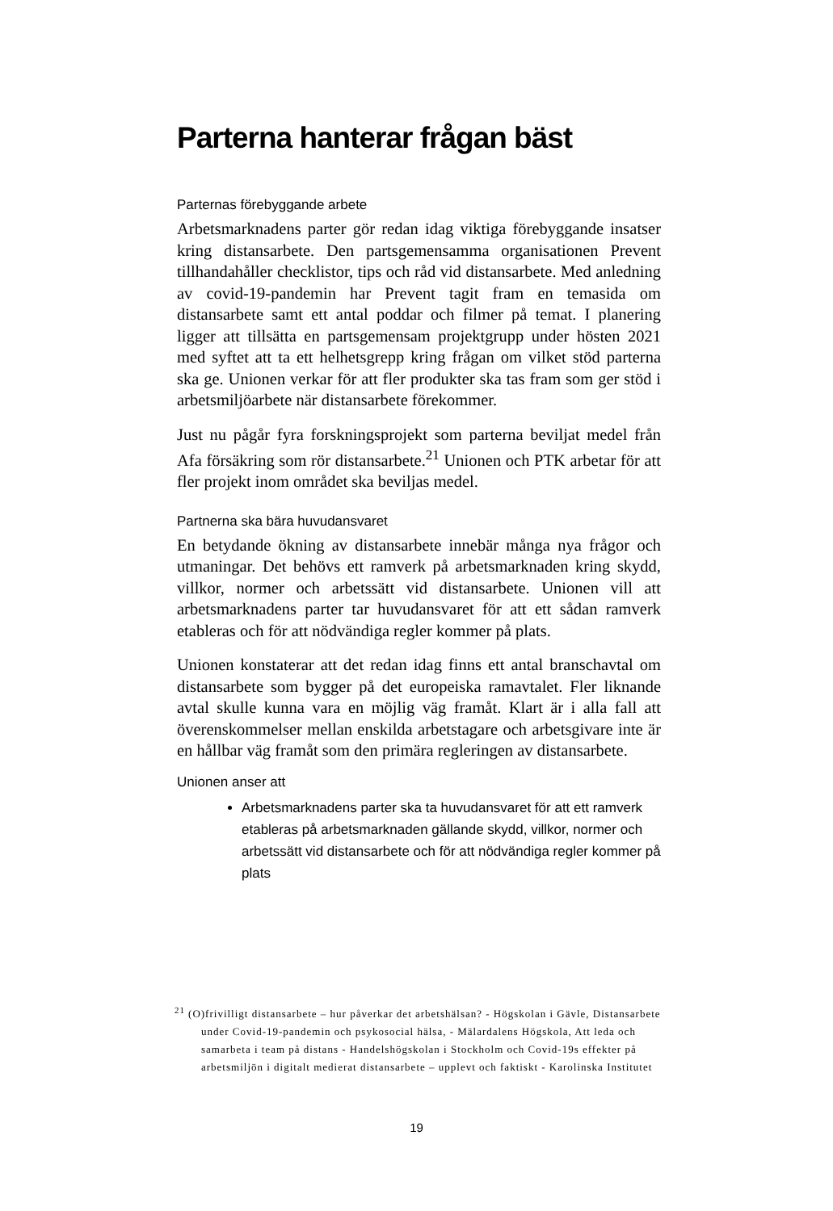Parterna hanterar frågan bäst
Parternas förebyggande arbete
Arbetsmarknadens parter gör redan idag viktiga förebyggande insatser kring distansarbete. Den partsgemensamma organisationen Prevent tillhandahåller checklistor, tips och råd vid distansarbete. Med anledning av covid-19-pandemin har Prevent tagit fram en temasida om distansarbete samt ett antal poddar och filmer på temat. I planering ligger att tillsätta en partsgemensam projektgrupp under hösten 2021 med syftet att ta ett helhetsgrepp kring frågan om vilket stöd parterna ska ge. Unionen verkar för att fler produkter ska tas fram som ger stöd i arbetsmiljöarbete när distansarbete förekommer.
Just nu pågår fyra forskningsprojekt som parterna beviljat medel från Afa försäkring som rör distansarbete.<sup>21</sup> Unionen och PTK arbetar för att fler projekt inom området ska beviljas medel.
Partnerna ska bära huvudansvaret
En betydande ökning av distansarbete innebär många nya frågor och utmaningar. Det behövs ett ramverk på arbetsmarknaden kring skydd, villkor, normer och arbetssätt vid distansarbete. Unionen vill att arbetsmarknadens parter tar huvudansvaret för att ett sådan ramverk etableras och för att nödvändiga regler kommer på plats.
Unionen konstaterar att det redan idag finns ett antal branschavtal om distansarbete som bygger på det europeiska ramavtalet. Fler liknande avtal skulle kunna vara en möjlig väg framåt. Klart är i alla fall att överenskommelser mellan enskilda arbetstagare och arbetsgivare inte är en hållbar väg framåt som den primära regleringen av distansarbete.
Unionen anser att
Arbetsmarknadens parter ska ta huvudansvaret för att ett ramverk etableras på arbetsmarknaden gällande skydd, villkor, normer och arbetssätt vid distansarbete och för att nödvändiga regler kommer på plats
<sup>21</sup> (O)frivilligt distansarbete – hur påverkar det arbetshälsan? - Högskolan i Gävle, Distansarbete under Covid-19-pandemin och psykosocial hälsa, - Mälardalens Högskola, Att leda och samarbeta i team på distans - Handelshögskolan i Stockholm och Covid-19s effekter på arbetsmiljön i digitalt medierat distansarbete – upplevt och faktiskt - Karolinska Institutet
19